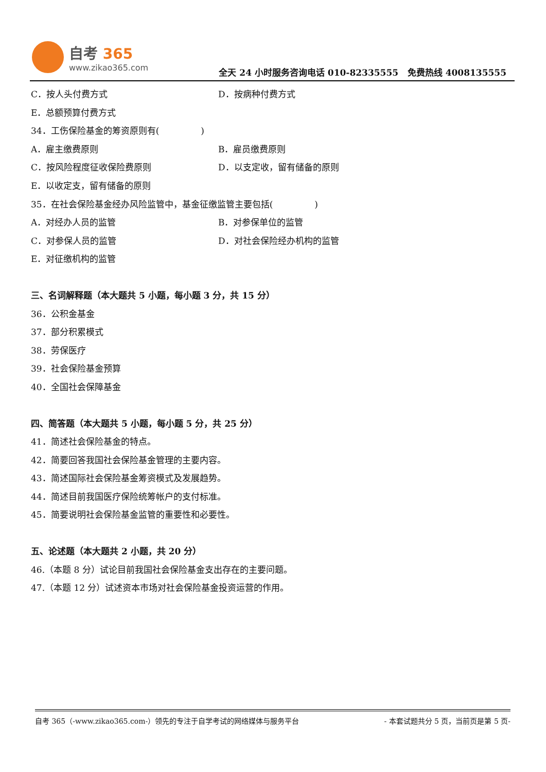自考 365
www.zikao365.com
全天 24 小时服务咨询电话 010-82335555 免费热线 4008135555
C．按人头付费方式 D．按病种付费方式
E．总额预算付费方式
34．工伤保险基金的筹资原则有( )
A．雇主缴费原则 B．雇员缴费原则
C．按风险程度征收保险费原则 D．以支定收，留有储备的原则
E．以收定支，留有储备的原则
35．在社会保险基金经办风险监管中，基金征缴监管主要包括( )
A．对经办人员的监管 B．对参保单位的监管
C．对参保人员的监管 D．对社会保险经办机构的监管
E．对征缴机构的监管
三、名词解释题（本大题共 5 小题，每小题 3 分，共 15 分）
36．公积金基金
37．部分积累模式
38．劳保医疗
39．社会保险基金预算
40．全国社会保障基金
四、简答题（本大题共 5 小题，每小题 5 分，共 25 分）
41．简述社会保险基金的特点。
42．简要回答我国社会保险基金管理的主要内容。
43．简述国际社会保险基金筹资模式及发展趋势。
44．简述目前我国医疗保险统筹帐户的支付标准。
45．简要说明社会保险基金监管的重要性和必要性。
五、论述题（本大题共 2 小题，共 20 分）
46.（本题 8 分）试论目前我国社会保险基金支出存在的主要问题。
47.（本题 12 分）试述资本市场对社会保险基金投资运营的作用。
自考 365（-www.zikao365.com-）领先的专注于自学考试的网络媒体与服务平台 - 本套试题共分 5 页，当前页是第 5 页-